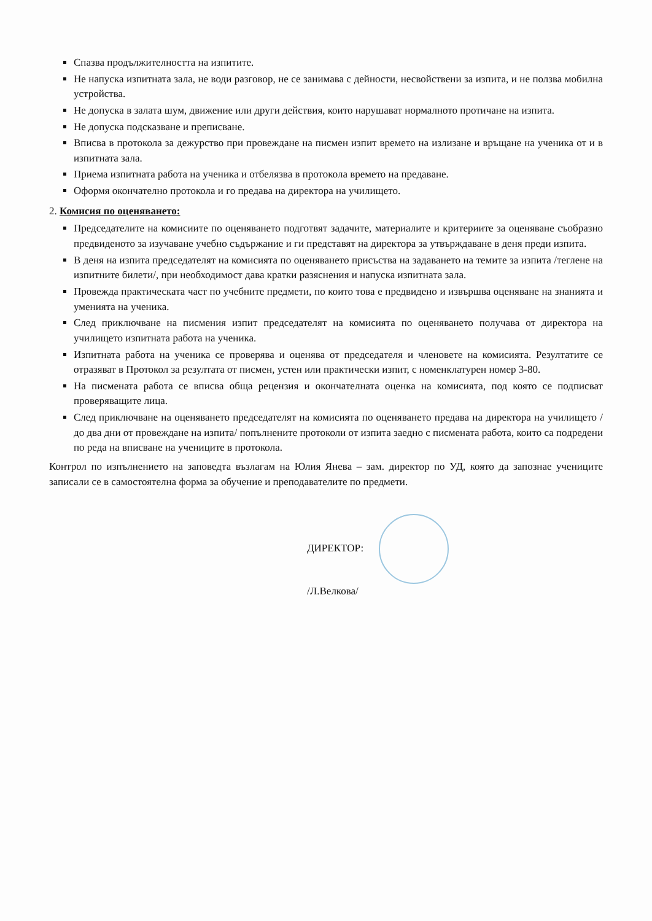Спазва продължителността на изпитите.
Не напуска изпитната зала, не води разговор, не се занимава с дейности, несвойствени за изпита, и не ползва мобилна устройства.
Не допуска в залата шум, движение или други действия, които нарушават нормалното протичане на изпита.
Не допуска подсказване и преписване.
Вписва в протокола за дежурство при провеждане на писмен изпит времето на излизане и връщане на ученика от и в изпитната зала.
Приема изпитната работа на ученика и отбелязва в протокола времето на предаване.
Оформя окончателно протокола и го предава на директора на училището.
2. Комисия по оценяването:
Председателите на комисиите по оценяването подготвят задачите, материалите и критериите за оценяване съобразно предвиденото за изучаване учебно съдържание и ги представят на директора за утвърждаване в деня преди изпита.
В деня на изпита председателят на комисията по оценяването присъства на задаването на темите за изпита /теглене на изпитните билети/, при необходимост дава кратки разяснения и напуска изпитната зала.
Провежда практическата част по учебните предмети, по които това е предвидено и извършва оценяване на знанията и уменията на ученика.
След приключване на писмения изпит председателят на комисията по оценяването получава от директора на училището изпитната работа на ученика.
Изпитната работа на ученика се проверява и оценява от председателя и членовете на комисията. Резултатите се отразяват в Протокол за резултата от писмен, устен или практически изпит, с номенклатурен номер 3-80.
На писмената работа се вписва обща рецензия и окончателната оценка на комисията, под която се подписват проверяващите лица.
След приключване на оценяването председателят на комисията по оценяването предава на директора на училището / до два дни от провеждане на изпита/ попълнените протоколи от изпита заедно с писмената работа, които са подредени по реда на вписване на учениците в протокола.
Контрол по изпълнението на заповедта възлагам на Юлия Янева – зам. директор по УД, която да запознае учениците записали се в самостоятелна форма за обучение и преподавателите по предмети.
ДИРЕКТОР:
/Л.Велкова/